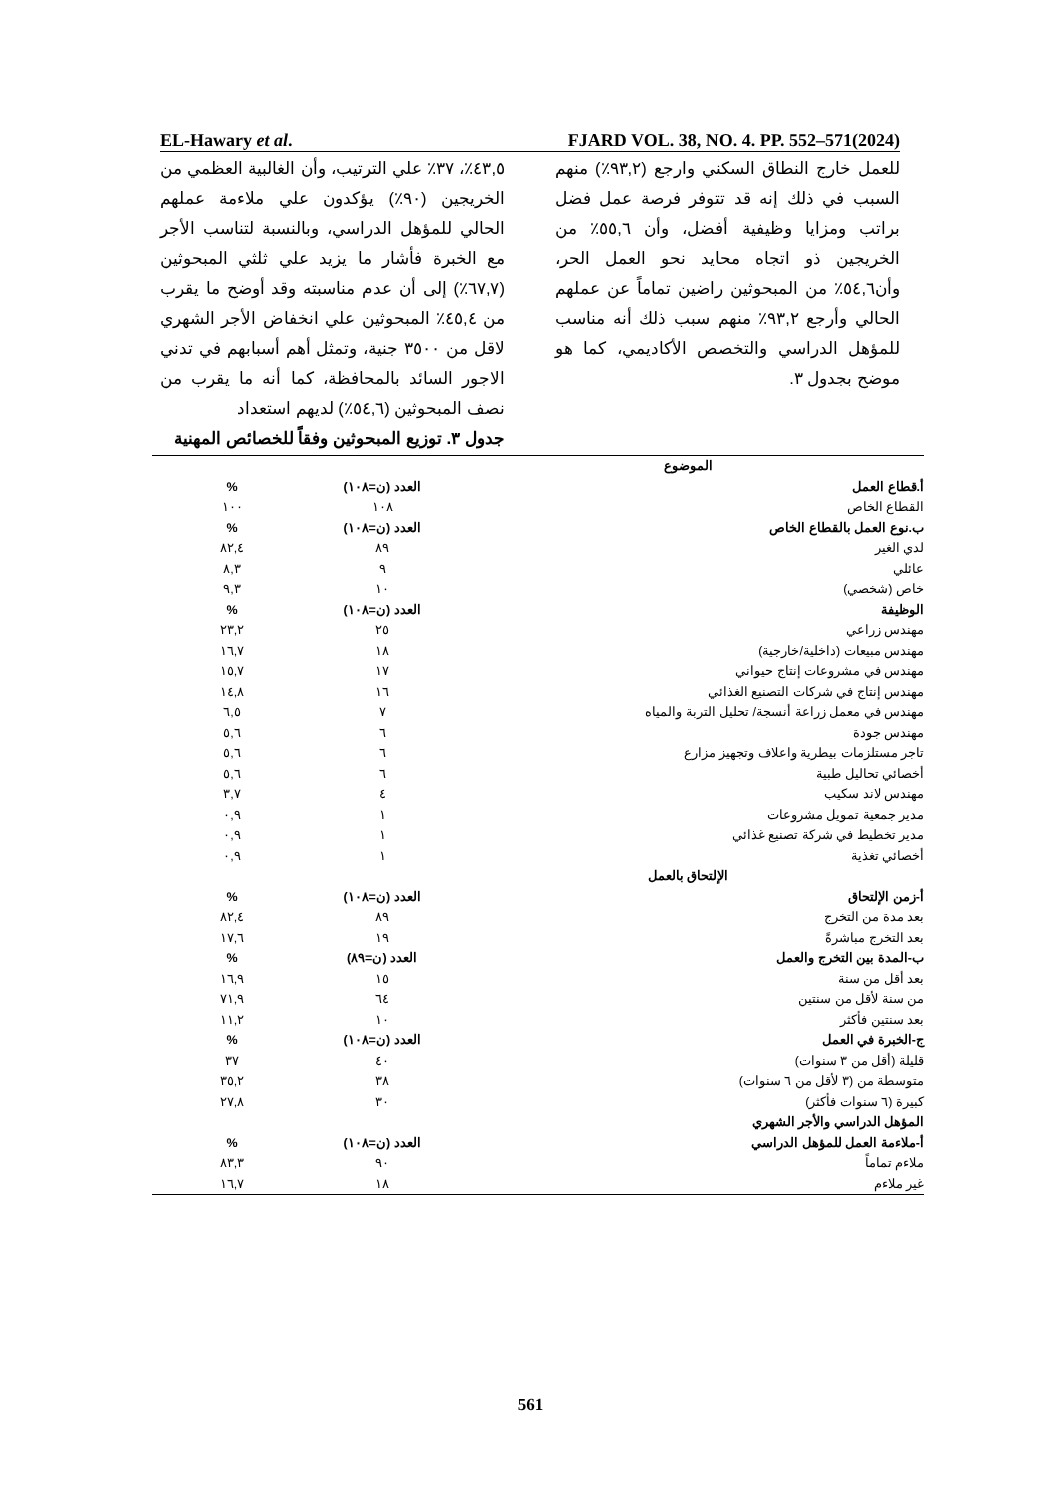EL-Hawary et al. FJARD VOL. 38, NO. 4. PP. 552–571(2024)
٤٣,٥٪، ٣٧٪ علي الترتيب، وأن الغالبية العظمي من الخريجين (٩٠٪) يؤكدون علي ملاءمة عملهم الحالي للمؤهل الدراسي، وبالنسبة لتناسب الأجر مع الخبرة فأشار ما يزيد علي ثلثي المبحوثين (٦٧,٧٪) إلى أن عدم مناسبته وقد أوضح ما يقرب من ٤٥,٤٪ المبحوثين علي انخفاض الأجر الشهري لاقل من ٣٥٠٠ جنية، وتمثل أهم أسبابهم في تدني الاجور السائد بالمحافظة، كما أنه ما يقرب من نصف المبحوثين (٥٤,٦٪) لديهم استعداد
جدول ٣. توزيع المبحوثين وفقاً للخصائص المهنية
للعمل خارج النطاق السكني وارجع (٩٣,٢٪) منهم السبب في ذلك إنه قد تتوفر فرصة عمل فضل براتب ومزايا وظيفية أفضل، وأن ٥٥,٦٪ من الخريجين ذو اتجاه محايد نحو العمل الحر، وأن٥٤,٦٪ من المبحوثين راضين تماماً عن عملهم الحالي وأرجع ٩٣,٢٪ منهم سبب ذلك أنه مناسب للمؤهل الدراسي والتخصص الأكاديمي، كما هو موضح بجدول ٣.
| الموضوع | | |
| --- | --- | --- |
| أ.قطاع العمل | العدد (ن=١٠٨) | % |
| القطاع الخاص | ١٠٨ | ١٠٠ |
| ب.نوع العمل بالقطاع الخاص | العدد (ن=١٠٨) | % |
| لدي الغير | ٨٩ | ٨٢,٤ |
| عائلي | ٩ | ٨,٣ |
| خاص (شخصي) | ١٠ | ٩,٣ |
| الوظيفة | العدد (ن=١٠٨) | % |
| مهندس زراعي | ٢٥ | ٢٣,٢ |
| مهندس مبيعات (داخلية/خارجية) | ١٨ | ١٦,٧ |
| مهندس في مشروعات إنتاج حيواني | ١٧ | ١٥,٧ |
| مهندس إنتاج في شركات التصنيع الغذائي | ١٦ | ١٤,٨ |
| مهندس في معمل زراعة أنسجة/ تحليل التربة والمياه | ٧ | ٦,٥ |
| مهندس جودة | ٦ | ٥,٦ |
| تاجر مستلزمات بيطرية واعلاف وتجهيز مزارع | ٦ | ٥,٦ |
| أخصائي تحاليل طبية | ٦ | ٥,٦ |
| مهندس لاند سكيب | ٤ | ٣,٧ |
| مدير جمعية تمويل مشروعات | ١ | ٠,٩ |
| مدير تخطيط في شركة تصنيع غذائي | ١ | ٠,٩ |
| أخصائي تغذية | ١ | ٠,٩ |
| الإلتحاق بالعمل | | |
| أ-زمن الإلتحاق | العدد (ن=١٠٨) | % |
| بعد مدة من التخرج | ٨٩ | ٨٢,٤ |
| بعد التخرج مباشرةً | ١٩ | ١٧,٦ |
| ب-المدة بين التخرج والعمل | العدد (ن=٨٩) | % |
| بعد أقل من سنة | ١٥ | ١٦,٩ |
| من سنة لأقل من سنتين | ٦٤ | ٧١,٩ |
| بعد سنتين فأكثر | ١٠ | ١١,٢ |
| ج-الخبرة في العمل | العدد (ن=١٠٨) | % |
| قليلة (أقل من ٣ سنوات) | ٤٠ | ٣٧ |
| متوسطة من (٣ لأقل من ٦ سنوات) | ٣٨ | ٣٥,٢ |
| كبيرة (٦ سنوات فأكثر) | ٣٠ | ٢٧,٨ |
| المؤهل الدراسي والأجر الشهري | | |
| أ-ملاءمة العمل للمؤهل الدراسي | العدد (ن=١٠٨) | % |
| ملاءم تماماً | ٩٠ | ٨٣,٣ |
| غير ملاءم | ١٨ | ١٦,٧ |
561